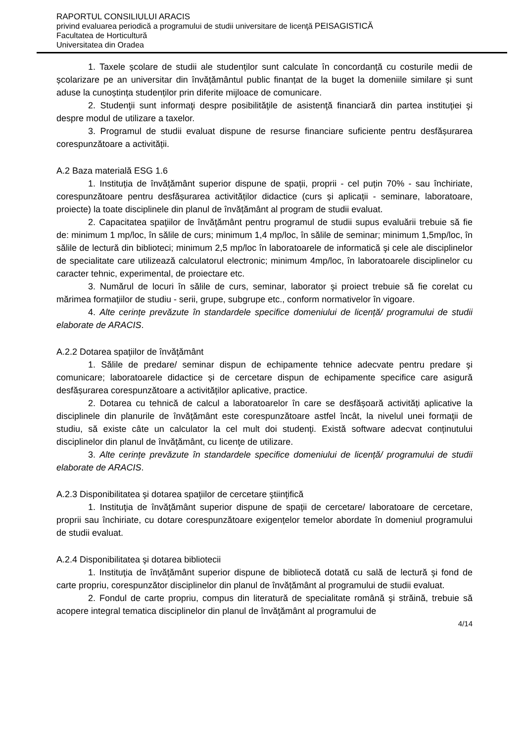RAPORTUL CONSILIULUI ARACIS
privind evaluarea periodică a programului de studii universitare de licenţă PEISAGISTICĂ
Facultatea de Horticultură
Universitatea din Oradea
1. Taxele școlare de studii ale studenților sunt calculate în concordanță cu costurile medii de școlarizare pe an universitar din învățământul public finanțat de la buget la domeniile similare și sunt aduse la cunoștința studenților prin diferite mijloace de comunicare.
2. Studenţii sunt informaţi despre posibilităţile de asistenţă financiară din partea instituţiei şi despre modul de utilizare a taxelor.
3. Programul de studii evaluat dispune de resurse financiare suficiente pentru desfășurarea corespunzătoare a activității.
A.2 Baza materială ESG 1.6
1. Instituția de învățământ superior dispune de spații, proprii - cel puțin 70% - sau închiriate, corespunzătoare pentru desfășurarea activităților didactice (curs și aplicații - seminare, laboratoare, proiecte) la toate disciplinele din planul de învățământ al program de studii evaluat.
2. Capacitatea spaţiilor de învăţământ pentru programul de studii supus evaluării trebuie să fie de: minimum 1 mp/loc, în sălile de curs; minimum 1,4 mp/loc, în sălile de seminar; minimum 1,5mp/loc, în sălile de lectură din biblioteci; minimum 2,5 mp/loc în laboratoarele de informatică şi cele ale disciplinelor de specialitate care utilizează calculatorul electronic; minimum 4mp/loc, în laboratoarele disciplinelor cu caracter tehnic, experimental, de proiectare etc.
3. Numărul de locuri în sălile de curs, seminar, laborator şi proiect trebuie să fie corelat cu mărimea formaţiilor de studiu - serii, grupe, subgrupe etc., conform normativelor în vigoare.
4. Alte cerințe prevăzute în standardele specifice domeniului de licență/ programului de studii elaborate de ARACIS.
A.2.2 Dotarea spaţiilor de învăţământ
1. Sălile de predare/ seminar dispun de echipamente tehnice adecvate pentru predare şi comunicare; laboratoarele didactice și de cercetare dispun de echipamente specifice care asigură desfășurarea corespunzătoare a activităților aplicative, practice.
2. Dotarea cu tehnică de calcul a laboratoarelor în care se desfășoară activități aplicative la disciplinele din planurile de învăţământ este corespunzătoare astfel încât, la nivelul unei formaţii de studiu, să existe câte un calculator la cel mult doi studenţi. Există software adecvat conținutului disciplinelor din planul de învăţământ, cu licenţe de utilizare.
3. Alte cerințe prevăzute în standardele specifice domeniului de licență/ programului de studii elaborate de ARACIS.
A.2.3 Disponibilitatea şi dotarea spaţiilor de cercetare ştiinţifică
1. Instituţia de învăţământ superior dispune de spații de cercetare/ laboratoare de cercetare, proprii sau închiriate, cu dotare corespunzătoare exigențelor temelor abordate în domeniul programului de studii evaluat.
A.2.4 Disponibilitatea şi dotarea bibliotecii
1. Instituţia de învăţământ superior dispune de bibliotecă dotată cu sală de lectură şi fond de carte propriu, corespunzător disciplinelor din planul de învățământ al programului de studii evaluat.
2. Fondul de carte propriu, compus din literatură de specialitate română şi străină, trebuie să acopere integral tematica disciplinelor din planul de învăţământ al programului de
4/14